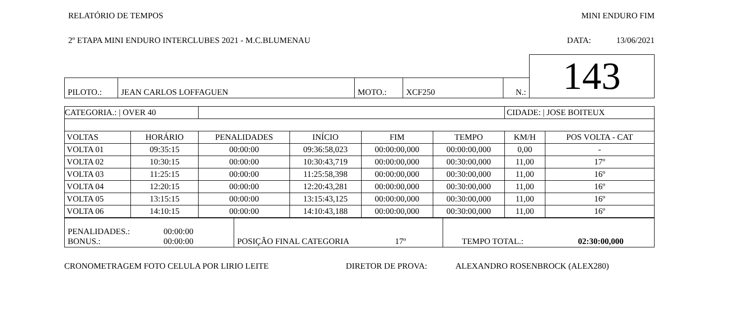RELATÓRIO DE TEMPOS MINI ENDURO FIM
2º ETAPA MINI ENDURO INTERCLUBES 2021 - M.C.BLUMENAU DATA: 13/06/2021
| | | | | | 143 |
| PILOTO.: | JEAN CARLOS LOFFAGUEN | MOTO.: | XCF250 | N.: | |
| CATEGORIA.: / OVER 40 | | | | | | CIDADE: / JOSE BOITEUX | |
| VOLTAS | HORÁRIO | PENALIDADES | INÍCIO | FIM | TEMPO | KM/H | POS VOLTA - CAT |
| VOLTA 01 | 09:35:15 | 00:00:00 | 09:36:58,023 | 00:00:00,000 | 00:00:00,000 | 0,00 | - |
| VOLTA 02 | 10:30:15 | 00:00:00 | 10:30:43,719 | 00:00:00,000 | 00:30:00,000 | 11,00 | 17º |
| VOLTA 03 | 11:25:15 | 00:00:00 | 11:25:58,398 | 00:00:00,000 | 00:30:00,000 | 11,00 | 16º |
| VOLTA 04 | 12:20:15 | 00:00:00 | 12:20:43,281 | 00:00:00,000 | 00:30:00,000 | 11,00 | 16º |
| VOLTA 05 | 13:15:15 | 00:00:00 | 13:15:43,125 | 00:00:00,000 | 00:30:00,000 | 11,00 | 16º |
| VOLTA 06 | 14:10:15 | 00:00:00 | 14:10:43,188 | 00:00:00,000 | 00:30:00,000 | 11,00 | 16º |
| PENALIDADES.: 00:00:00 BONUS.: 00:00:00 | POSIÇÃO FINAL CATEGORIA 17º | TEMPO TOTAL.: 02:30:00,000 |
CRONOMETRAGEM FOTO CELULA POR LIRIO LEITE DIRETOR DE PROVA: ALEXANDRO ROSENBROCK (ALEX280)